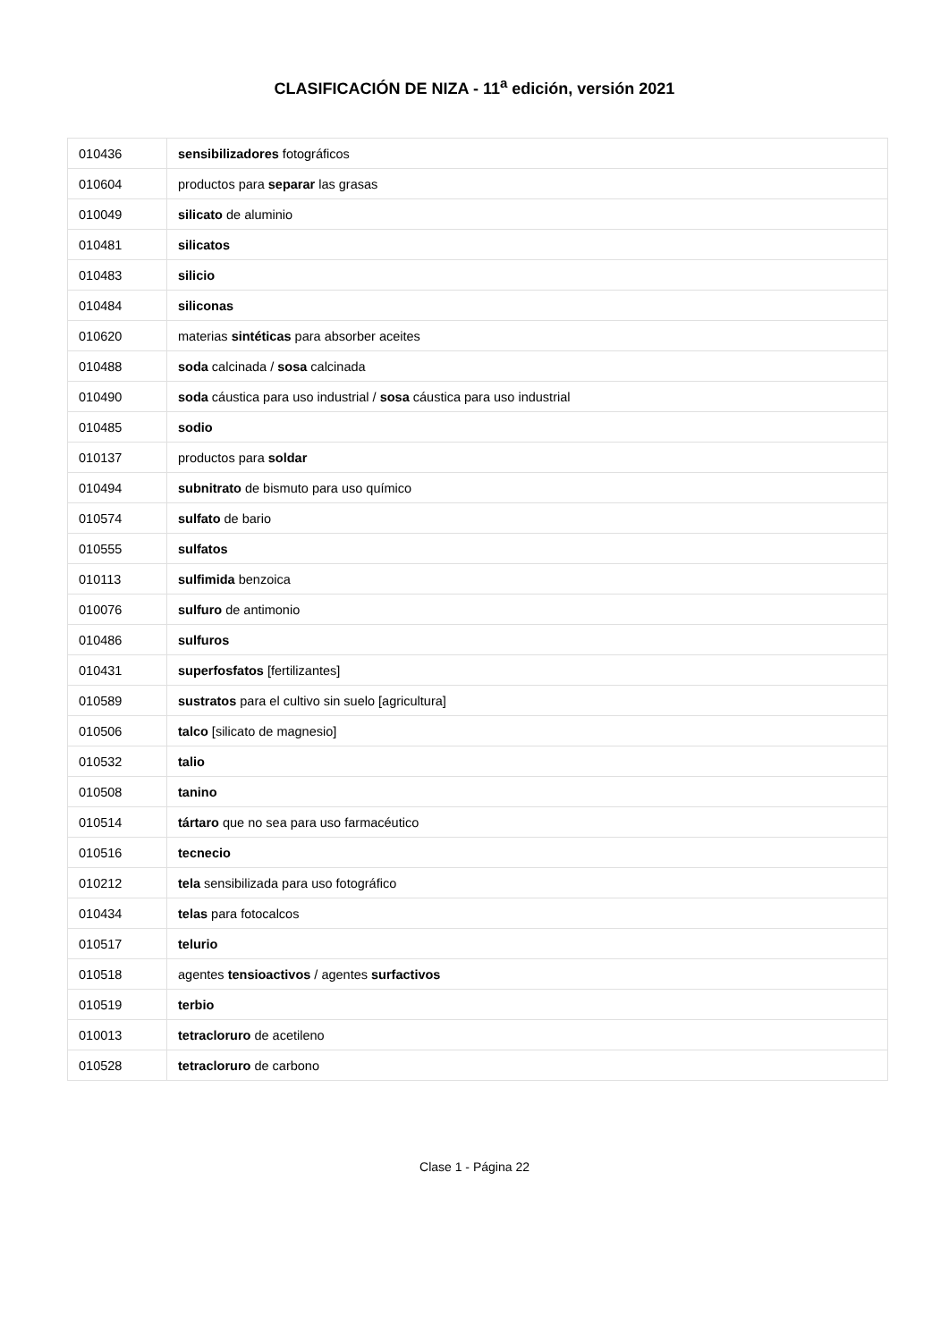CLASIFICACIÓN DE NIZA - 11<sup>a</sup> edición, versión 2021
| 010436 | sensibilizadores fotográficos |
| 010604 | productos para separar las grasas |
| 010049 | silicato de aluminio |
| 010481 | silicatos |
| 010483 | silicio |
| 010484 | siliconas |
| 010620 | materias sintéticas para absorber aceites |
| 010488 | soda calcinada / sosa calcinada |
| 010490 | soda cáustica para uso industrial / sosa cáustica para uso industrial |
| 010485 | sodio |
| 010137 | productos para soldar |
| 010494 | subnitrato de bismuto para uso químico |
| 010574 | sulfato de bario |
| 010555 | sulfatos |
| 010113 | sulfimida benzoica |
| 010076 | sulfuro de antimonio |
| 010486 | sulfuros |
| 010431 | superfosfatos [fertilizantes] |
| 010589 | sustratos para el cultivo sin suelo [agricultura] |
| 010506 | talco [silicato de magnesio] |
| 010532 | talio |
| 010508 | tanino |
| 010514 | tártaro que no sea para uso farmacéutico |
| 010516 | tecnecio |
| 010212 | tela sensibilizada para uso fotográfico |
| 010434 | telas para fotocalcos |
| 010517 | telurio |
| 010518 | agentes tensioactivos / agentes surfactivos |
| 010519 | terbio |
| 010013 | tetracloruro de acetileno |
| 010528 | tetracloruro de carbono |
Clase 1 - Página 22